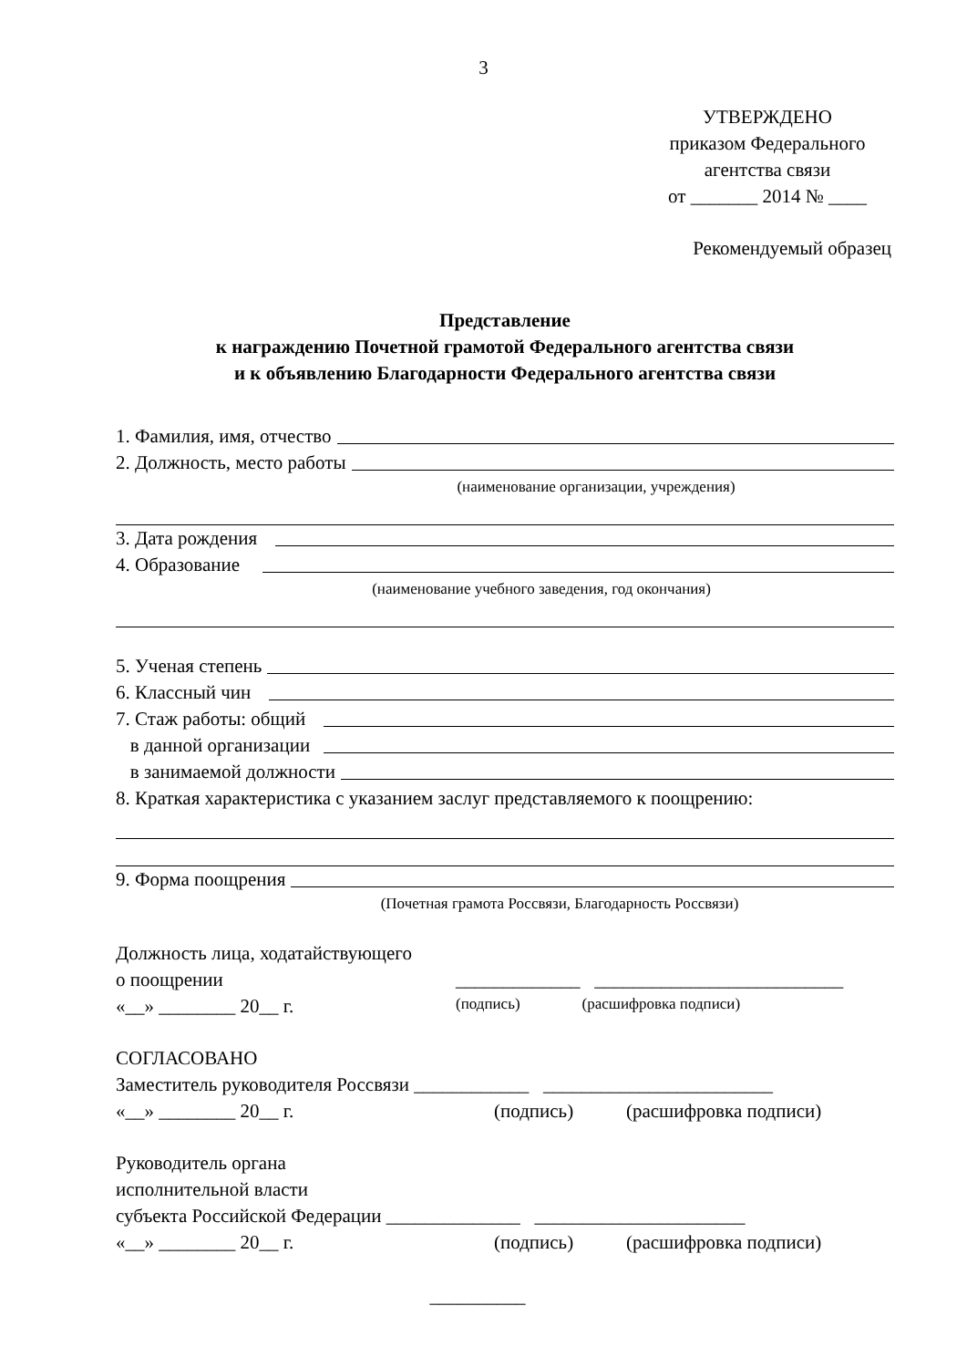3
УТВЕРЖДЕНО
приказом Федерального
агентства связи
от _______ 2014 № ____
Рекомендуемый образец
Представление
к награждению Почетной грамотой Федерального агентства связи
и к объявлению Благодарности Федерального агентства связи
1. Фамилия, имя, отчество
2. Должность, место работы
(наименование организации, учреждения)
3. Дата рождения
4. Образование
(наименование учебного заведения, год окончания)
5. Ученая степень
6. Классный чин
7. Стаж работы: общий
в данной организации
в занимаемой должности
8. Краткая характеристика с указанием заслуг представляемого к поощрению:
9. Форма поощрения
(Почетная грамота Россвязи, Благодарность Россвязи)
Должность лица, ходатайствующего
о поощрении _____________ __________________________
«__» ________ 20__ г. (подпись) (расшифровка подписи)
СОГЛАСОВАНО
Заместитель руководителя Россвязи ____________ ________________________
«__» ________ 20__ г. (подпись) (расшифровка подписи)
Руководитель органа
исполнительной власти
субъекта Российской Федерации ______________ ______________________
«__» ________ 20__ г. (подпись) (расшифровка подписи)
__________